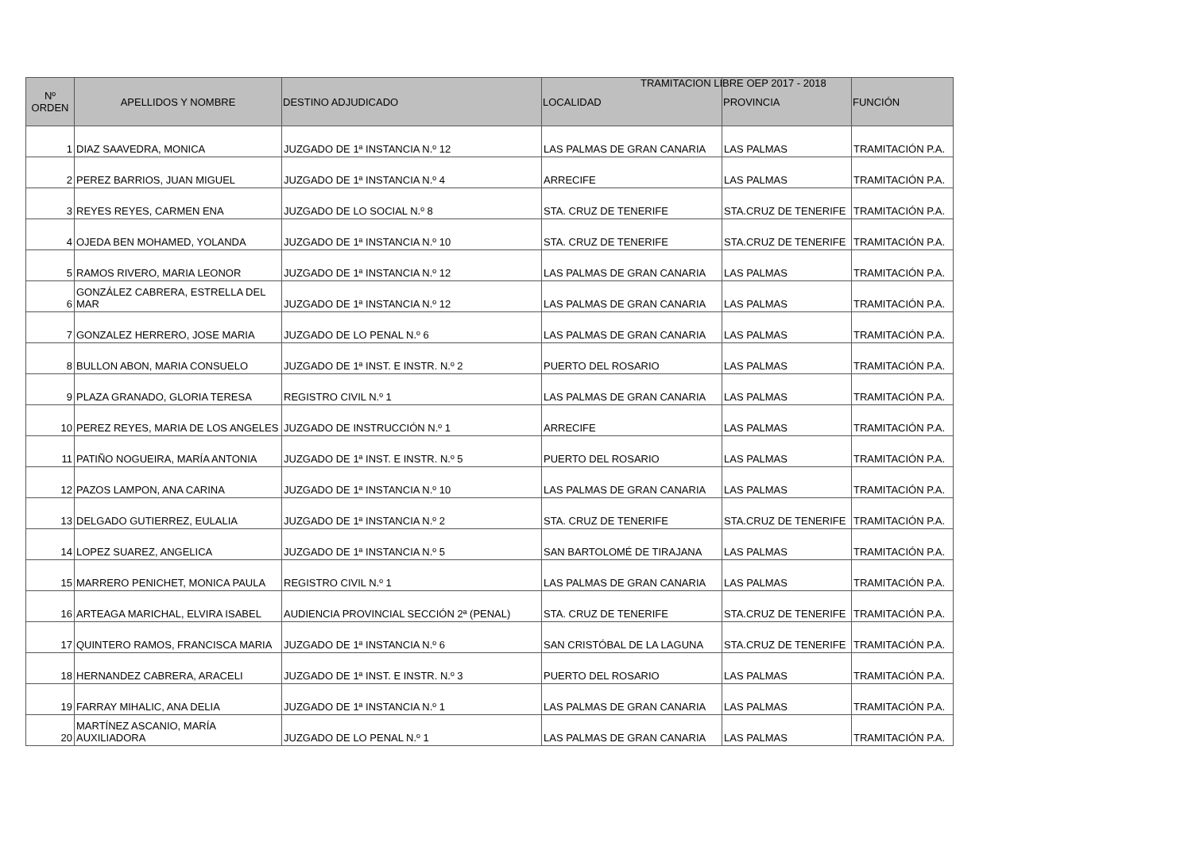TRAMITACION LIBRE OEP 2017 - 2018
| Nº ORDEN | APELLIDOS Y NOMBRE | DESTINO ADJUDICADO | LOCALIDAD | PROVINCIA | FUNCIÓN |
| --- | --- | --- | --- | --- | --- |
| 1 | DIAZ SAAVEDRA, MONICA | JUZGADO DE 1ª INSTANCIA N.º 12 | LAS PALMAS DE GRAN CANARIA | LAS PALMAS | TRAMITACIÓN P.A. |
| 2 | PEREZ BARRIOS, JUAN MIGUEL | JUZGADO DE 1ª INSTANCIA N.º 4 | ARRECIFE | LAS PALMAS | TRAMITACIÓN P.A. |
| 3 | REYES REYES, CARMEN ENA | JUZGADO DE LO SOCIAL N.º 8 | STA. CRUZ DE TENERIFE | STA.CRUZ DE TENERIFE | TRAMITACIÓN P.A. |
| 4 | OJEDA BEN MOHAMED, YOLANDA | JUZGADO DE 1ª INSTANCIA N.º 10 | STA. CRUZ DE TENERIFE | STA.CRUZ DE TENERIFE | TRAMITACIÓN P.A. |
| 5 | RAMOS RIVERO, MARIA LEONOR | JUZGADO DE 1ª INSTANCIA N.º 12 | LAS PALMAS DE GRAN CANARIA | LAS PALMAS | TRAMITACIÓN P.A. |
| 6 | GONZÁLEZ CABRERA, ESTRELLA DEL MAR | JUZGADO DE 1ª INSTANCIA N.º 12 | LAS PALMAS DE GRAN CANARIA | LAS PALMAS | TRAMITACIÓN P.A. |
| 7 | GONZALEZ HERRERO, JOSE MARIA | JUZGADO DE LO PENAL N.º 6 | LAS PALMAS DE GRAN CANARIA | LAS PALMAS | TRAMITACIÓN P.A. |
| 8 | BULLON ABON, MARIA CONSUELO | JUZGADO DE 1ª INST. E INSTR. N.º 2 | PUERTO DEL ROSARIO | LAS PALMAS | TRAMITACIÓN P.A. |
| 9 | PLAZA GRANADO, GLORIA TERESA | REGISTRO CIVIL N.º 1 | LAS PALMAS DE GRAN CANARIA | LAS PALMAS | TRAMITACIÓN P.A. |
| 10 | PEREZ REYES, MARIA DE LOS ANGELES | JUZGADO DE INSTRUCCIÓN N.º 1 | ARRECIFE | LAS PALMAS | TRAMITACIÓN P.A. |
| 11 | PATIÑO NOGUEIRA, MARÍA ANTONIA | JUZGADO DE 1ª INST. E INSTR. N.º 5 | PUERTO DEL ROSARIO | LAS PALMAS | TRAMITACIÓN P.A. |
| 12 | PAZOS LAMPON, ANA CARINA | JUZGADO DE 1ª INSTANCIA N.º 10 | LAS PALMAS DE GRAN CANARIA | LAS PALMAS | TRAMITACIÓN P.A. |
| 13 | DELGADO GUTIERREZ, EULALIA | JUZGADO DE 1ª INSTANCIA N.º 2 | STA. CRUZ DE TENERIFE | STA.CRUZ DE TENERIFE | TRAMITACIÓN P.A. |
| 14 | LOPEZ SUAREZ, ANGELICA | JUZGADO DE 1ª INSTANCIA N.º 5 | SAN BARTOLOMÉ DE TIRAJANA | LAS PALMAS | TRAMITACIÓN P.A. |
| 15 | MARRERO PENICHET, MONICA PAULA | REGISTRO CIVIL N.º 1 | LAS PALMAS DE GRAN CANARIA | LAS PALMAS | TRAMITACIÓN P.A. |
| 16 | ARTEAGA MARICHAL, ELVIRA ISABEL | AUDIENCIA PROVINCIAL SECCIÓN 2ª (PENAL) | STA. CRUZ DE TENERIFE | STA.CRUZ DE TENERIFE | TRAMITACIÓN P.A. |
| 17 | QUINTERO RAMOS, FRANCISCA MARIA | JUZGADO DE 1ª INSTANCIA N.º 6 | SAN CRISTÓBAL DE LA LAGUNA | STA.CRUZ DE TENERIFE | TRAMITACIÓN P.A. |
| 18 | HERNANDEZ CABRERA, ARACELI | JUZGADO DE 1ª INST. E INSTR. N.º 3 | PUERTO DEL ROSARIO | LAS PALMAS | TRAMITACIÓN P.A. |
| 19 | FARRAY MIHALIC, ANA DELIA | JUZGADO DE 1ª INSTANCIA N.º 1 | LAS PALMAS DE GRAN CANARIA | LAS PALMAS | TRAMITACIÓN P.A. |
| 20 | MARTÍNEZ ASCANIO, MARÍA AUXILIADORA | JUZGADO DE LO PENAL N.º 1 | LAS PALMAS DE GRAN CANARIA | LAS PALMAS | TRAMITACIÓN P.A. |